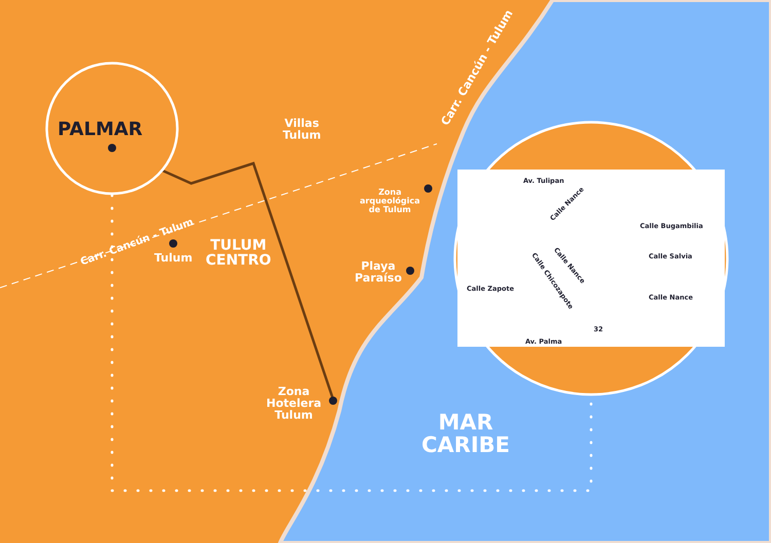PALMAR
Villas
Tulum
Carr. Cancún - Tulum
Carr. Cancún - Tulum
Zona
arqueológica
de Tulum
Tulum
TULUM
CENTRO
Playa
Paraíso
Zona
Hotelera
Tulum
MAR
CARIBE
Av. Tulipan
Calle Nance
Calle Bugambilia
Calle Salvia
Calle Nance
Calle Chicozapote
Calle Zapote
Calle Nance
Av. Palma
32